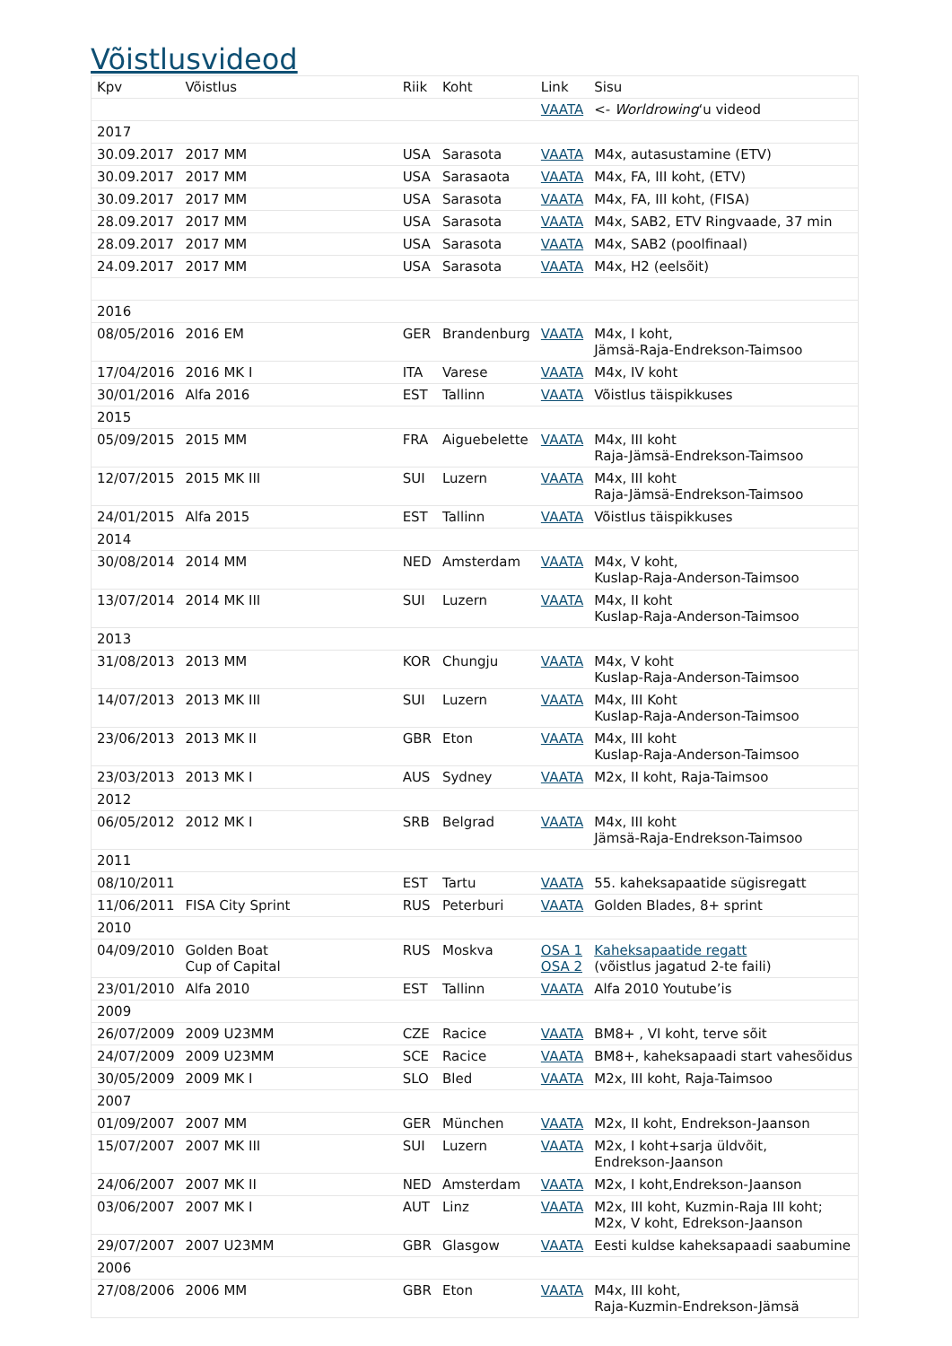Võistlusvideod
| Kpv | Võistlus | Riik | Koht | Link | Sisu |
| --- | --- | --- | --- | --- | --- |
| | | | | VAATA | <- Worldrowing ‘u videod |
| 2017 | | | | | |
| 30.09.2017 | 2017 MM | USA | Sarasota | VAATA | M4x, autasustamine (ETV) |
| 30.09.2017 | 2017 MM | USA | Sarasaota | VAATA | M4x, FA, III koht, (ETV) |
| 30.09.2017 | 2017 MM | USA | Sarasota | VAATA | M4x, FA, III koht, (FISA) |
| 28.09.2017 | 2017 MM | USA | Sarasota | VAATA | M4x, SAB2, ETV Ringvaade, 37 min |
| 28.09.2017 | 2017 MM | USA | Sarasota | VAATA | M4x, SAB2 (poolfinaal) |
| 24.09.2017 | 2017 MM | USA | Sarasota | VAATA | M4x, H2 (eelsõit) |
| 2016 | | | | | |
| 08/05/2016 | 2016 EM | GER | Brandenburg | VAATA | M4x, I koht, Jämsä-Raja-Endrekson-Taimsoo |
| 17/04/2016 | 2016 MK I | ITA | Varese | VAATA | M4x, IV koht |
| 30/01/2016 | Alfa 2016 | EST | Tallinn | VAATA | Võistlus täispikkuses |
| 2015 | | | | | |
| 05/09/2015 | 2015 MM | FRA | Aiguebelette | VAATA | M4x, III koht Raja-Jämsä-Endrekson-Taimsoo |
| 12/07/2015 | 2015 MK III | SUI | Luzern | VAATA | M4x, III koht Raja-Jämsä-Endrekson-Taimsoo |
| 24/01/2015 | Alfa 2015 | EST | Tallinn | VAATA | Võistlus täispikkuses |
| 2014 | | | | | |
| 30/08/2014 | 2014 MM | NED | Amsterdam | VAATA | M4x, V koht, Kuslap-Raja-Anderson-Taimsoo |
| 13/07/2014 | 2014 MK III | SUI | Luzern | VAATA | M4x, II koht Kuslap-Raja-Anderson-Taimsoo |
| 2013 | | | | | |
| 31/08/2013 | 2013 MM | KOR | Chungju | VAATA | M4x, V koht Kuslap-Raja-Anderson-Taimsoo |
| 14/07/2013 | 2013 MK III | SUI | Luzern | VAATA | M4x, III Koht Kuslap-Raja-Anderson-Taimsoo |
| 23/06/2013 | 2013 MK II | GBR | Eton | VAATA | M4x, III koht Kuslap-Raja-Anderson-Taimsoo |
| 23/03/2013 | 2013 MK I | AUS | Sydney | VAATA | M2x, II koht, Raja-Taimsoo |
| 2012 | | | | | |
| 06/05/2012 | 2012 MK I | SRB | Belgrad | VAATA | M4x, III koht Jämsä-Raja-Endrekson-Taimsoo |
| 2011 | | | | | |
| 08/10/2011 | | EST | Tartu | VAATA | 55. kaheksapaatide sügisregatt |
| 11/06/2011 | FISA City Sprint | RUS | Peterburi | VAATA | Golden Blades, 8+ sprint |
| 2010 | | | | | |
| 04/09/2010 | Golden Boat Cup of Capital | RUS | Moskva | OSA 1 OSA 2 | Kaheksapaatide regatt (võistlus jagatud 2-te faili) |
| 23/01/2010 | Alfa 2010 | EST | Tallinn | VAATA | Alfa 2010 Youtube’is |
| 2009 | | | | | |
| 26/07/2009 | 2009 U23MM | CZE | Racice | VAATA | BM8+ , VI koht, terve sõit |
| 24/07/2009 | 2009 U23MM | SCE | Racice | VAATA | BM8+, kaheksapaadi start vahesõidus |
| 30/05/2009 | 2009 MK I | SLO | Bled | VAATA | M2x, III koht, Raja-Taimsoo |
| 2007 | | | | | |
| 01/09/2007 | 2007 MM | GER | München | VAATA | M2x, II koht, Endrekson-Jaanson |
| 15/07/2007 | 2007 MK III | SUI | Luzern | VAATA | M2x, I koht+sarja üldvõit, Endrekson-Jaanson |
| 24/06/2007 | 2007 MK II | NED | Amsterdam | VAATA | M2x, I koht,Endrekson-Jaanson |
| 03/06/2007 | 2007 MK I | AUT | Linz | VAATA | M2x, III koht, Kuzmin-Raja III koht; M2x, V koht, Edrekson-Jaanson |
| 29/07/2007 | 2007 U23MM | GBR | Glasgow | VAATA | Eesti kuldse kaheksapaadi saabumine |
| 2006 | | | | | |
| 27/08/2006 | 2006 MM | GBR | Eton | VAATA | M4x, III koht, Raja-Kuzmin-Endrekson-Jämsä |